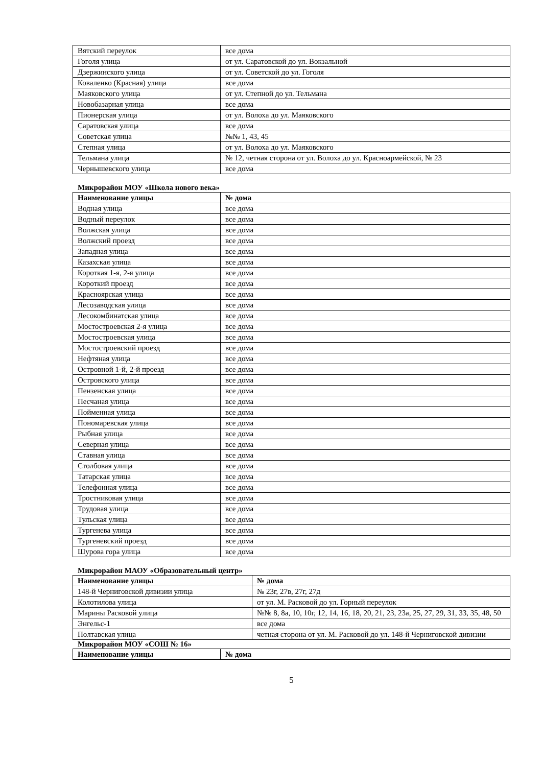| Вятский переулок | все дома |
| Гоголя улица | от ул. Саратовской до ул. Вокзальной |
| Дзержинского улица | от ул. Советской до ул. Гоголя |
| Коваленко (Красная) улица | все дома |
| Маяковского улица | от ул. Степной до ул. Тельмана |
| Новобазарная улица | все дома |
| Пионерская улица | от ул. Волоха до ул. Маяковского |
| Саратовская улица | все дома |
| Советская улица | №№ 1, 43, 45 |
| Степная улица | от ул. Волоха до ул. Маяковского |
| Тельмана улица | № 12, четная сторона от ул. Волоха до ул. Красноармейской, № 23 |
| Чернышевского улица | все дома |
Микрорайон МОУ «Школа нового века»
| Наименование улицы | № дома |
| --- | --- |
| Водная улица | все дома |
| Водный переулок | все дома |
| Волжская улица | все дома |
| Волжский проезд | все дома |
| Западная улица | все дома |
| Казахская улица | все дома |
| Короткая 1-я, 2-я улица | все дома |
| Короткий проезд | все дома |
| Красноярская улица | все дома |
| Лесозаводская улица | все дома |
| Лесокомбинатская улица | все дома |
| Мостостроевская 2-я улица | все дома |
| Мостостроевская улица | все дома |
| Мостостроевский проезд | все дома |
| Нефтяная улица | все дома |
| Островной 1-й, 2-й проезд | все дома |
| Островского улица | все дома |
| Пензенская улица | все дома |
| Песчаная улица | все дома |
| Пойменная улица | все дома |
| Пономаревская улица | все дома |
| Рыбная улица | все дома |
| Северная улица | все дома |
| Ставная улица | все дома |
| Столбовая улица | все дома |
| Татарская улица | все дома |
| Телефонная улица | все дома |
| Тростниковая улица | все дома |
| Трудовая улица | все дома |
| Тульская улица | все дома |
| Тургенева улица | все дома |
| Тургеневский проезд | все дома |
| Шурова гора улица | все дома |
Микрорайон МАОУ «Образовательный центр»
| Наименование улицы | № дома |
| --- | --- |
| 148-й Черниговской дивизии улица | № 23г, 27в, 27г, 27д |
| Колотилова улица | от ул. М. Расковой до ул. Горный переулок |
| Марины Расковой улица | №№ 8, 8а, 10, 10г, 12, 14, 16, 18, 20, 21, 23, 23а, 25, 27, 29, 31, 33, 35, 48, 50 |
| Энгельс-1 | все дома |
| Полтавская улица | четная сторона от ул. М. Расковой до ул. 148-й Черниговской дивизии |
Микрорайон МОУ «СОШ № 16»
| Наименование улицы | № дома |
| --- | --- |
5